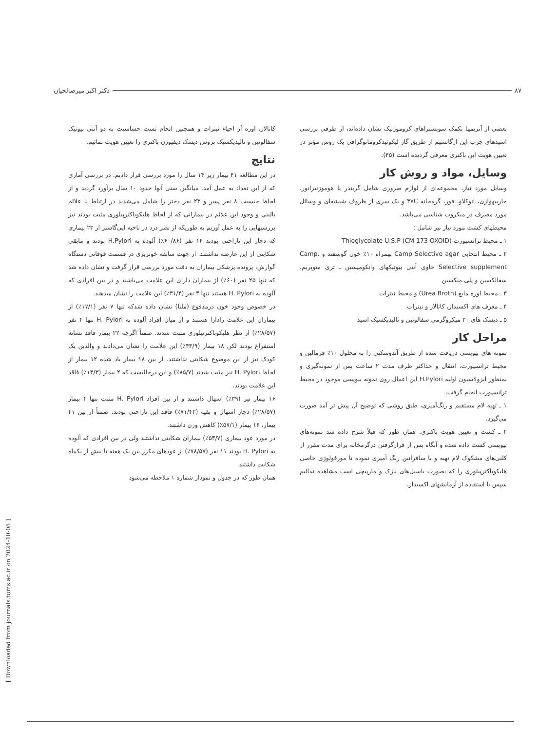۸۷ دکتر اکبر میرصالحیان
بعضی از آنزیمها بکمک سوبستراهای کروموژنیک نشان داده‌اند، از طرفی بررسی اسیدهای چرب این ارگانسیم از طریق گاز لیکوئیدکروماتوگرافی یک روش مؤثر در تعیین هویت این باکتری معرفی گردیده است (۴۵).
وسایل، مواد و روش کار
وسایل مورد نیاز، مجموعه‌ای از لوازم ضروری شامل گریندر یا هوموژنیزاتور، جاربیهوازی، اتوکلاو، فور، گرمخانه ۳۷C و یک سری از ظروف شیشه‌ای و وسائل مورد مصرف در میکروب شناسی می‌باشد.
محیطهای کشت مورد نیاز نیز شامل :
۱ ـ محیط ترانسپورت Thioglycolate U.S.P (CM 173 OXOID)
۲ ـ محیط انتخابی Camp Selective agar بهمراه ۱۰٪ خون گوسفند و Camp. Selective supplement حاوی آنتی بیوتیکهای وانکومیسین ـ تری متوپریم، سفالکسین و پلی میکسین
۳ ـ محیط اوره مایع (Urea Broth) و محیط نیترات
۴ ـ معرف های اکسیداز، کاتالاز و نیترات
۵ ـ دیسک های ۳۰ میکروگرمی سفالوتین و نالیدیکسیک اسید
مراحل کار
نمونه های بیوپسی دریافت شده از طریق آندوسکپی را به محلول ۱۰٪ فرمالین و محیط ترانسپورت، انتقال و حداکثر ظرف مدت ۲ ساعت پس از نمونه‌گیری و بمنظور ایزولاسیون اولیه H.Pylori این اعمال روی نمونه بیوپسی موجود در محیط ترانسپورت انجام گرفت.
۱ ـ تهیه لام مستقیم و رنگ‌آمیزی، طبق روشی که توضیح آن پیش تر آمد صورت می‌گیرد.
۲ ـ کشت و تعیین هویت باکتری. همان طور که قبلاً شرح داده شد نمونه‌های بیوپسی کشت داده شده و آنگاه پس از قرارگرفتن درگرمخانه برای مدت مقرر از کلنی‌های مشکوک لام تهیه و با سافرانین رنگ آمیزی نموده تا مورفولوژی خاصی هلیکوباکترپیلوری را که بصورت باسیل‌های نازک و مارپیچی است مشاهده نمائیم سپس با استفاده از آزمایشهای اکسیداز،
کاتالاز، اوره آز احیاء نیترات و همچنین انجام تست حساسیت به دو آنتی بیوتیک سفالوتین و نالیدیکسیک بروش دیسک دیفیوژن باکتری را تعیین هویت نمائیم.
نتایج
در این مطالعه ۴۱ بیمار زیر ۱۴ سال را مورد بررسی قرار دادیم. در بررسی آماری که از این تعداد به عمل آمد. میانگین سنی آنها حدود ۱۰ سال برآورد گردید و از لحاظ جنسیت ۸ نفر پسر و ۲۳ نفر دختر را شامل می‌شدند در ارتباط با علائم بالینی و وجود این علائم در بیمارانی که از لحاظ هلیکوباکترپیلوری مثبت بودند نیز بررسیهایی را به عمل آوریم به طوریکه از نظر درد در ناحیه اپی‌گاستر از ۲۳ بیماری که دچار این ناراحتی بودند ۱۴ نفر (۶۰/۸۶٪) آلوده به H.Pylori بودند و مابقی شکایتی از این عارضه نداشتند. از جهت سابقه خونریزی در قسمت فوقانی دستگاه گوارش، پرونده پزشکی بیماران به دقت مورد بررسی قرار گرفت و نشان داده شد که تنها ۲۵ نفر (۶۰٪) از بیماران دارای این علامت می‌باشند و در بین افرادی که آلوده به H. Pylori هستند تنها ۳ نفر (۳۱/۴٪) این علامت را نشان میدهند.
در خصوص وجود خون درمدفوع (ملنا) نشان داده شدکه تنها ۷ نفر (۱۷/۱٪) از بیماران این علامت رادارا هستند و از میان افراد آلوده به H. Pylori تنها ۴ نفر (۲۸/۵۷٪) از نظر هلیکوباکترپیلوری مثبت شدند. ضمناً اگرچه ۲۲ بیمار فاقد نشانه استفراغ بودند لکن ۱۸ بیمار (۴۳/۹٪) این علامت را نشان می‌دادند و والدین یک کودک نیز از این موضوع شکایتی نداشتند. از بین ۱۸ بیمار یاد شده ۱۲ بیمار از لحاظ H. Pylori نیز مثبت شدند (۸۵/۷٪) و این درحالیست که ۲ بیمار (۱۴/۳٪) فاقد این علامت بودند.
۱۶ بیمار نیز (۳۹٪) اسهال داشتند و از بین افراد H. Pylori مثبت تنها ۴ بیمار (۲۸/۵۷٪) دچار اسهال و بقیه (۷۱/۴۲٪) فاقد این ناراحتی بودند. ضمناً از بین ۴۱ بیمار، ۱۶ بیمار (۵۷/۱٪) کاهش وزن داشتند.
در مورد عود بیماری (۵۳/۷٪) بیماران شکایتی نداشتند ولی در بین افرادی که آلوده به H. Pylori بودند ۱۱ نفر (۷۸/۵۷٪) از عودهای مکرر بین یک هفته تا بیش از یکماه شکایت داشتند.
همان طور که در جدول و نمودار شماره ۱ ملاحظه می‌شود
[ Downloaded from journals.tums.ac.ir on 2024-10-08 ]